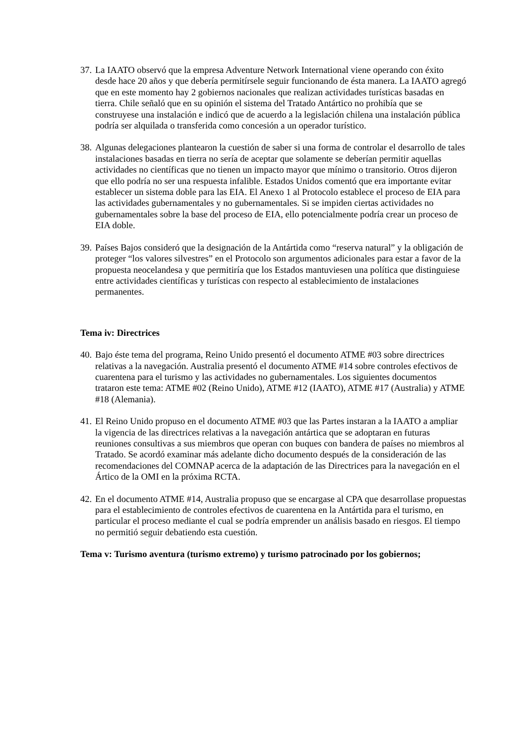37.
La IAATO observó que la empresa Adventure Network International viene operando con éxito desde hace 20 años y que debería permitírsele seguir funcionando de ésta manera. La IAATO agregó que en este momento hay 2 gobiernos nacionales que realizan actividades turísticas basadas en tierra. Chile señaló que en su opinión el sistema del Tratado Antártico no prohibía que se construyese una instalación e indicó que de acuerdo a la legislación chilena una instalación pública podría ser alquilada o transferida como concesión a un operador turístico.
38.
Algunas delegaciones plantearon la cuestión de saber si una forma de controlar el desarrollo de tales instalaciones basadas en tierra no sería de aceptar que solamente se deberían permitir aquellas actividades no científicas que no tienen un impacto mayor que mínimo o transitorio. Otros dijeron que ello podría no ser una respuesta infalible. Estados Unidos comentó que era importante evitar establecer un sistema doble para las EIA. El Anexo 1 al Protocolo establece el proceso de EIA para las actividades gubernamentales y no gubernamentales. Si se impiden ciertas actividades no gubernamentales sobre la base del proceso de EIA, ello potencialmente podría crear un proceso de EIA doble.
39.
Países Bajos consideró que la designación de la Antártida como “reserva natural” y la obligación de proteger “los valores silvestres” en el Protocolo son argumentos adicionales para estar a favor de la propuesta neocelandesa y que permitiría que los Estados mantuviesen una política que distinguiese entre actividades científicas y turísticas con respecto al establecimiento de instalaciones permanentes.
Tema iv: Directrices
40.
Bajo éste tema del programa, Reino Unido presentó el documento ATME #03 sobre directrices relativas a la navegación. Australia presentó el documento ATME #14 sobre controles efectivos de cuarentena para el turismo y las actividades no gubernamentales. Los siguientes documentos trataron este tema: ATME #02 (Reino Unido), ATME #12 (IAATO), ATME #17 (Australia) y ATME #18 (Alemania).
41.
El Reino Unido propuso en el documento ATME #03 que las Partes instaran a la IAATO a ampliar la vigencia de las directrices relativas a la navegación antártica que se adoptaran en futuras reuniones consultivas a sus miembros que operan con buques con bandera de países no miembros al Tratado. Se acordó examinar más adelante dicho documento después de la consideración de las recomendaciones del COMNAP acerca de la adaptación de las Directrices para la navegación en el Ártico de la OMI en la próxima RCTA.
42.
En el documento ATME #14, Australia propuso que se encargase al CPA que desarrollase propuestas para el establecimiento de controles efectivos de cuarentena en la Antártida para el turismo, en particular el proceso mediante el cual se podría emprender un análisis basado en riesgos. El tiempo no permitió seguir debatiendo esta cuestión.
Tema v: Turismo aventura (turismo extremo) y turismo patrocinado por los gobiernos;